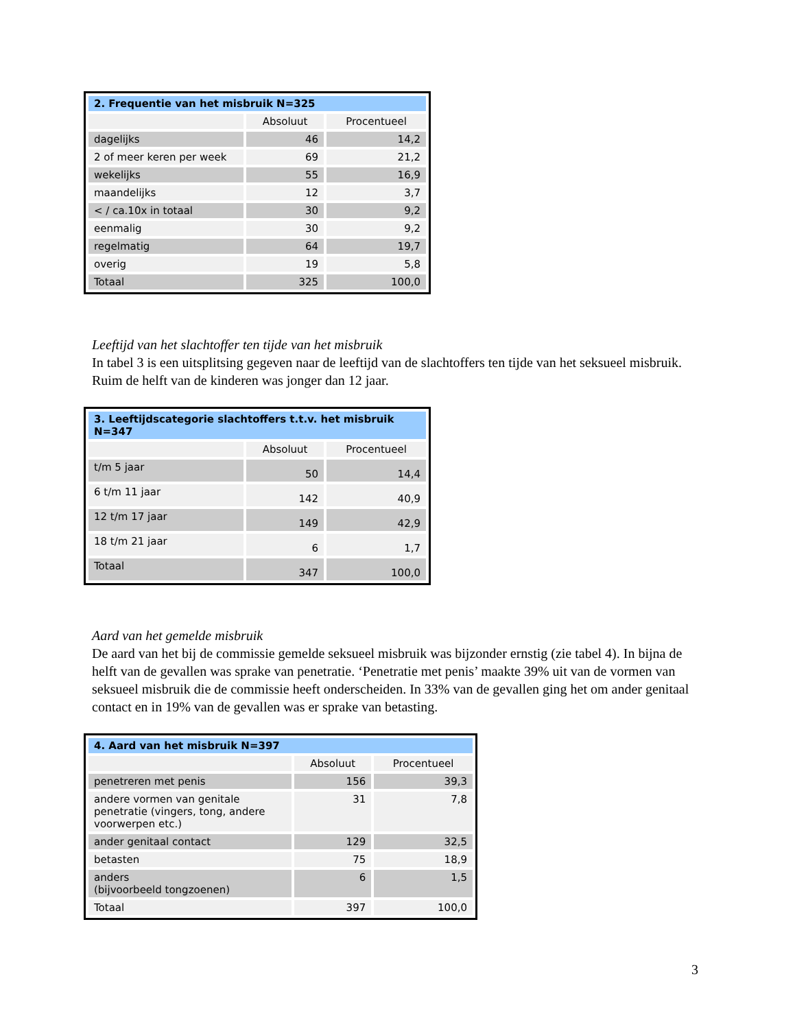| 2. Frequentie van het misbruik N=325 | | |
| --- | --- | --- |
| | Absoluut | Procentueel |
| dagelijks | 46 | 14,2 |
| 2 of meer keren per week | 69 | 21,2 |
| wekelijks | 55 | 16,9 |
| maandelijks | 12 | 3,7 |
| < / ca.10x in totaal | 30 | 9,2 |
| eenmalig | 30 | 9,2 |
| regelmatig | 64 | 19,7 |
| overig | 19 | 5,8 |
| Totaal | 325 | 100,0 |
Leeftijd van het slachtoffer ten tijde van het misbruik
In tabel 3 is een uitsplitsing gegeven naar de leeftijd van de slachtoffers ten tijde van het seksueel misbruik. Ruim de helft van de kinderen was jonger dan 12 jaar.
| 3. Leeftijdscategorie slachtoffers t.t.v. het misbruik N=347 | | |
| --- | --- | --- |
| | Absoluut | Procentueel |
| t/m 5 jaar | 50 | 14,4 |
| 6 t/m 11 jaar | 142 | 40,9 |
| 12 t/m 17 jaar | 149 | 42,9 |
| 18 t/m 21 jaar | 6 | 1,7 |
| Totaal | 347 | 100,0 |
Aard van het gemelde misbruik
De aard van het bij de commissie gemelde seksueel misbruik was bijzonder ernstig (zie tabel 4). In bijna de helft van de gevallen was sprake van penetratie. ‘Penetratie met penis’ maakte 39% uit van de vormen van seksueel misbruik die de commissie heeft onderscheiden. In 33% van de gevallen ging het om ander genitaal contact en in 19% van de gevallen was er sprake van betasting.
| 4. Aard van het misbruik N=397 | | |
| --- | --- | --- |
| | Absoluut | Procentueel |
| penetreren met penis | 156 | 39,3 |
| andere vormen van genitale penetratie (vingers, tong, andere voorwerpen etc.) | 31 | 7,8 |
| ander genitaal contact | 129 | 32,5 |
| betasten | 75 | 18,9 |
| anders (bijvoorbeeld tongzoenen) | 6 | 1,5 |
| Totaal | 397 | 100,0 |
3